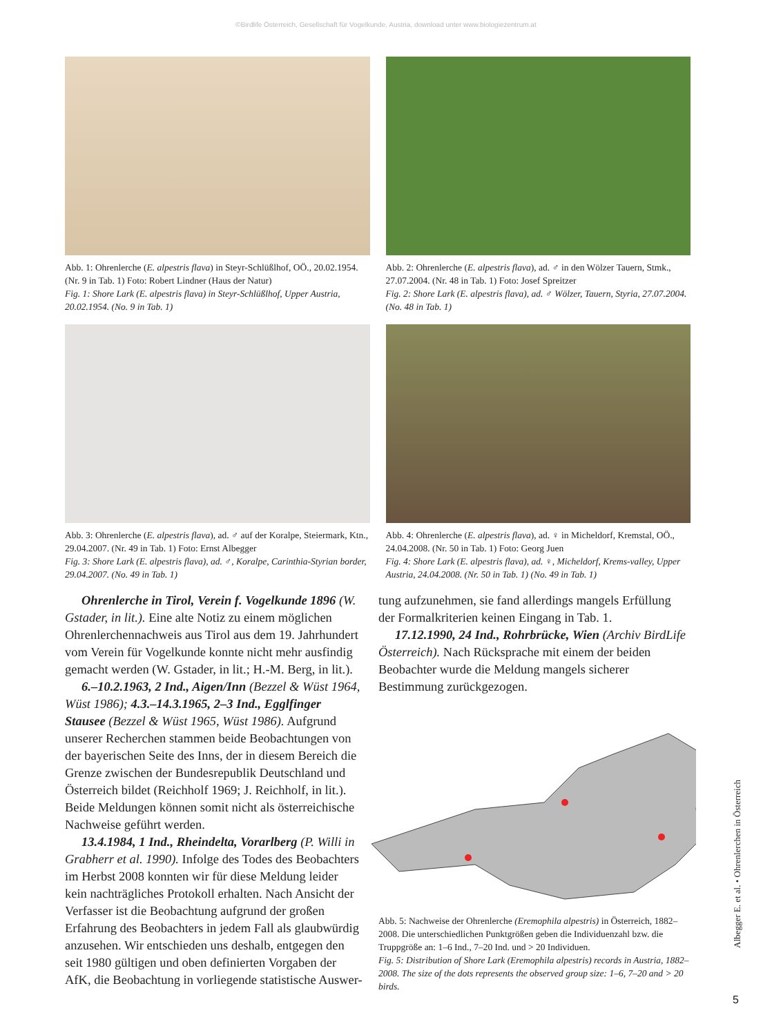©Birdlife Österreich, Gesellschaft für Vogelkunde, Austria, download unter www.biologiezentrum.at
Abb. 1: Ohrenlerche (E. alpestris flava) in Steyr-Schlüßlhof, OÖ., 20.02.1954. (Nr. 9 in Tab. 1) Foto: Robert Lindner (Haus der Natur)
Fig. 1: Shore Lark (E. alpestris flava) in Steyr-Schlüßlhof, Upper Austria, 20.02.1954. (No. 9 in Tab. 1)
Abb. 2: Ohrenlerche (E. alpestris flava), ad. ♂ in den Wölzer Tauern, Stmk., 27.07.2004. (Nr. 48 in Tab. 1) Foto: Josef Spreitzer
Fig. 2: Shore Lark (E. alpestris flava), ad. ♂ Wölzer, Tauern, Styria, 27.07.2004. (No. 48 in Tab. 1)
Abb. 3: Ohrenlerche (E. alpestris flava), ad. ♂ auf der Koralpe, Steiermark, Ktn., 29.04.2007. (Nr. 49 in Tab. 1) Foto: Ernst Albegger
Fig. 3: Shore Lark (E. alpestris flava), ad. ♂, Koralpe, Carinthia-Styrian border, 29.04.2007. (No. 49 in Tab. 1)
Abb. 4: Ohrenlerche (E. alpestris flava), ad. ♀ in Micheldorf, Kremstal, OÖ., 24.04.2008. (Nr. 50 in Tab. 1) Foto: Georg Juen
Fig. 4: Shore Lark (E. alpestris flava), ad. ♀, Micheldorf, Krems-valley, Upper Austria, 24.04.2008. (Nr. 50 in Tab. 1) (No. 49 in Tab. 1)
Ohrenlerche in Tirol, Verein f. Vogelkunde 1896 (W. Gstader, in lit.). Eine alte Notiz zu einem möglichen Ohrenlerchennachweis aus Tirol aus dem 19. Jahrhundert vom Verein für Vogelkunde konnte nicht mehr ausfindig gemacht werden (W. Gstader, in lit.; H.-M. Berg, in lit.).
6.–10.2.1963, 2 Ind., Aigen/Inn (Bezzel & Wüst 1964, Wüst 1986); 4.3.–14.3.1965, 2–3 Ind., Egglfinger Stausee (Bezzel & Wüst 1965, Wüst 1986). Aufgrund unserer Recherchen stammen beide Beobachtungen von der bayerischen Seite des Inns, der in diesem Bereich die Grenze zwischen der Bundesrepublik Deutschland und Österreich bildet (Reichholf 1969; J. Reichholf, in lit.). Beide Meldungen können somit nicht als österreichische Nachweise geführt werden.
13.4.1984, 1 Ind., Rheindelta, Vorarlberg (P. Willi in Grabherr et al. 1990). Infolge des Todes des Beobachters im Herbst 2008 konnten wir für diese Meldung leider kein nachträgliches Protokoll erhalten. Nach Ansicht der Verfasser ist die Beobachtung aufgrund der großen Erfahrung des Beobachters in jedem Fall als glaubwürdig anzusehen. Wir entschieden uns deshalb, entgegen den seit 1980 gültigen und oben definierten Vorgaben der AfK, die Beobachtung in vorliegende statistische Auswer-
tung aufzunehmen, sie fand allerdings mangels Erfüllung der Formalkriterien keinen Eingang in Tab. 1.
17.12.1990, 24 Ind., Rohrbrücke, Wien (Archiv BirdLife Österreich). Nach Rücksprache mit einem der beiden Beobachter wurde die Meldung mangels sicherer Bestimmung zurückgezogen.
Abb. 5: Nachweise der Ohrenlerche (Eremophila alpestris) in Österreich, 1882–2008. Die unterschiedlichen Punktgrößen geben die Individuenzahl bzw. die Truppgröße an: 1–6 Ind., 7–20 Ind. und > 20 Individuen.
Fig. 5: Distribution of Shore Lark (Eremophila alpestris) records in Austria, 1882–2008. The size of the dots represents the observed group size: 1–6, 7–20 and > 20 birds.
Albegger E. et al. • Ohrenlerchen in Österreich
5